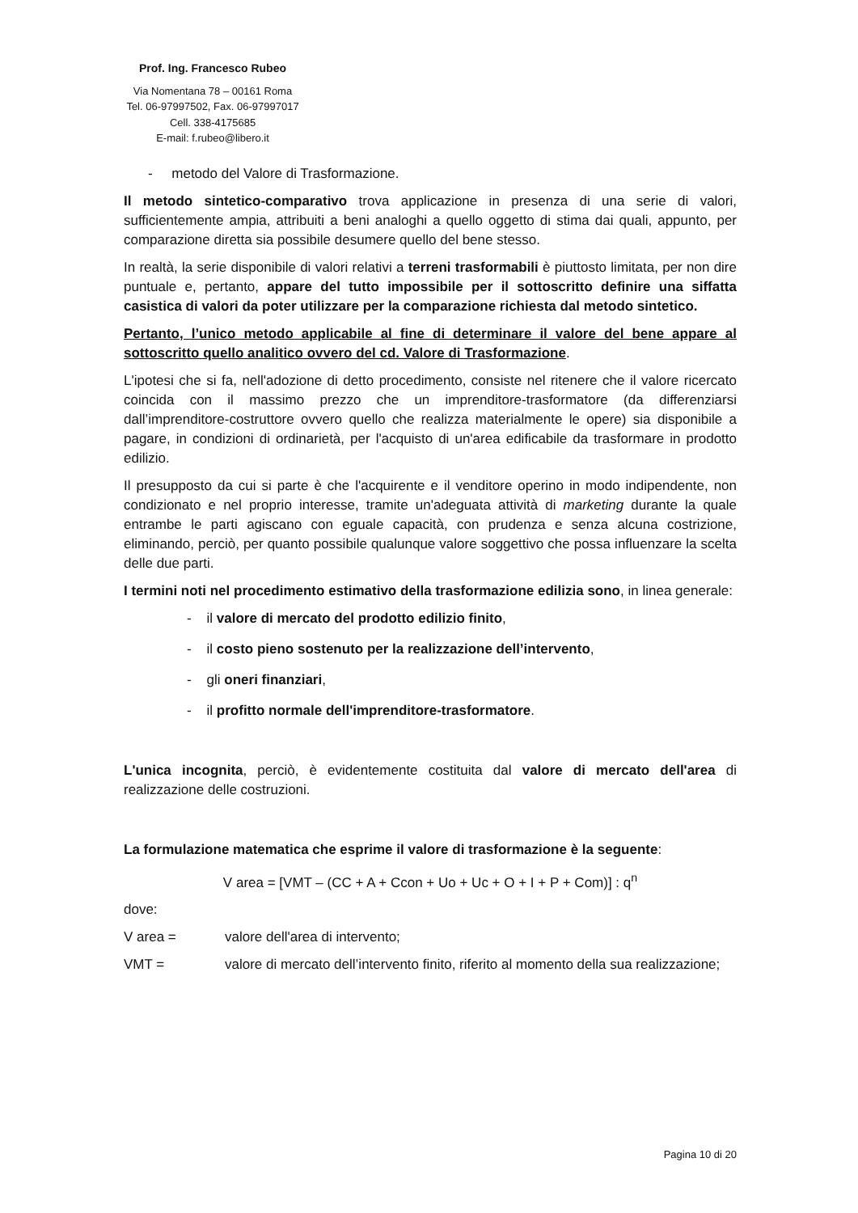Prof. Ing. Francesco Rubeo
Via Nomentana 78 – 00161 Roma
Tel. 06-97997502, Fax. 06-97997017
Cell. 338-4175685
E-mail: f.rubeo@libero.it
- metodo del Valore di Trasformazione.
Il metodo sintetico-comparativo trova applicazione in presenza di una serie di valori, sufficientemente ampia, attribuiti a beni analoghi a quello oggetto di stima dai quali, appunto, per comparazione diretta sia possibile desumere quello del bene stesso.
In realtà, la serie disponibile di valori relativi a terreni trasformabili è piuttosto limitata, per non dire puntuale e, pertanto, appare del tutto impossibile per il sottoscritto definire una siffatta casistica di valori da poter utilizzare per la comparazione richiesta dal metodo sintetico.
Pertanto, l’unico metodo applicabile al fine di determinare il valore del bene appare al sottoscritto quello analitico ovvero del cd. Valore di Trasformazione.
L'ipotesi che si fa, nell'adozione di detto procedimento, consiste nel ritenere che il valore ricercato coincida con il massimo prezzo che un imprenditore-trasformatore (da differenziarsi dall’imprenditore-costruttore ovvero quello che realizza materialmente le opere) sia disponibile a pagare, in condizioni di ordinarietà, per l'acquisto di un'area edificabile da trasformare in prodotto edilizio.
Il presupposto da cui si parte è che l'acquirente e il venditore operino in modo indipendente, non condizionato e nel proprio interesse, tramite un'adeguata attività di marketing durante la quale entrambe le parti agiscano con eguale capacità, con prudenza e senza alcuna costrizione, eliminando, perciò, per quanto possibile qualunque valore soggettivo che possa influenzare la scelta delle due parti.
I termini noti nel procedimento estimativo della trasformazione edilizia sono, in linea generale:
- il valore di mercato del prodotto edilizio finito,
- il costo pieno sostenuto per la realizzazione dell’intervento,
- gli oneri finanziari,
- il profitto normale dell'imprenditore-trasformatore.
L'unica incognita, perciò, è evidentemente costituita dal valore di mercato dell'area di realizzazione delle costruzioni.
La formulazione matematica che esprime il valore di trasformazione è la seguente:
V area = [VMT – (CC + A + Ccon + Uo + Uc + O + I + P + Com)] : q<sup>n</sup>
dove:
V area = valore dell'area di intervento;
VMT = valore di mercato dell’intervento finito, riferito al momento della sua realizzazione;
Pagina 10 di 20